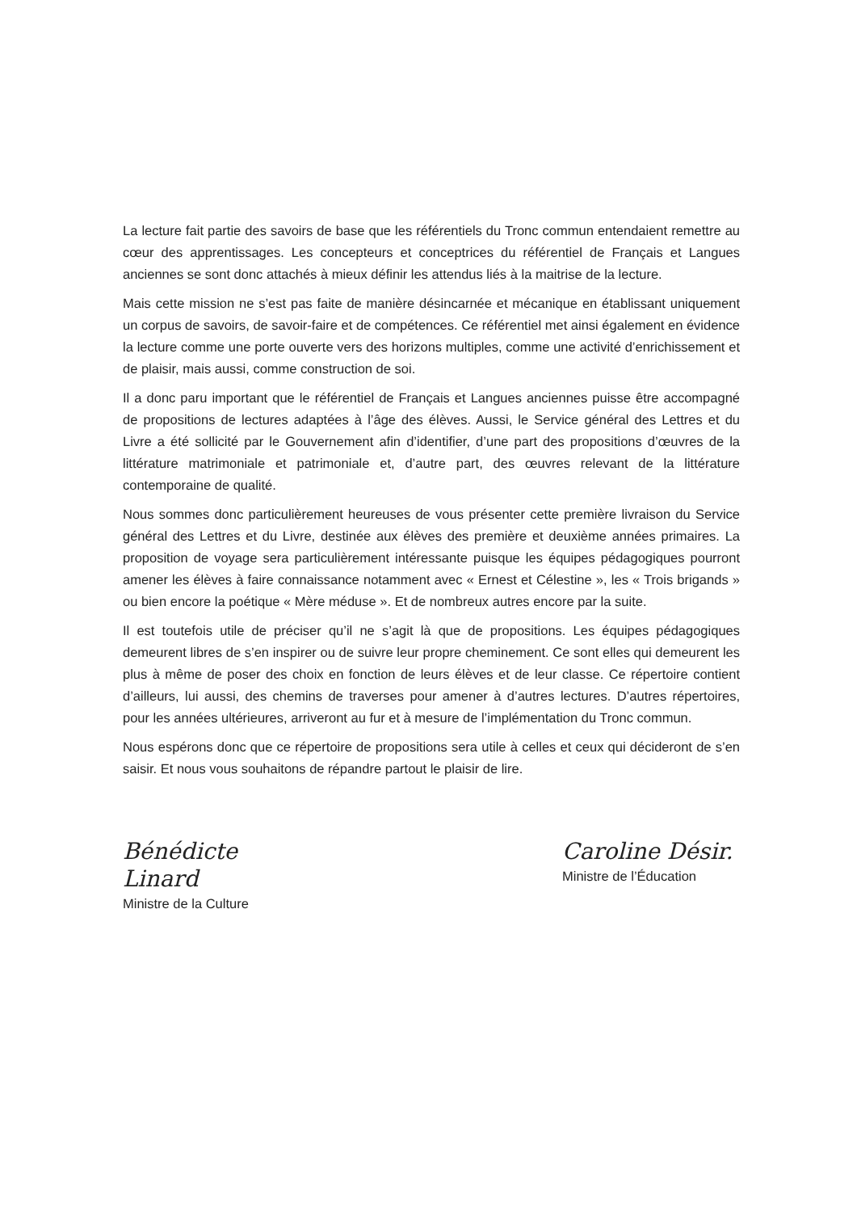La lecture fait partie des savoirs de base que les référentiels du Tronc commun entendaient remettre au cœur des apprentissages. Les concepteurs et conceptrices du référentiel de Français et Langues anciennes se sont donc attachés à mieux définir les attendus liés à la maitrise de la lecture.
Mais cette mission ne s’est pas faite de manière désincarnée et mécanique en établissant uniquement un corpus de savoirs, de savoir-faire et de compétences. Ce référentiel met ainsi également en évidence la lecture comme une porte ouverte vers des horizons multiples, comme une activité d’enrichissement et de plaisir, mais aussi, comme construction de soi.
Il a donc paru important que le référentiel de Français et Langues anciennes puisse être accompagné de propositions de lectures adaptées à l’âge des élèves. Aussi, le Service général des Lettres et du Livre a été sollicité par le Gouvernement afin d’identifier, d’une part des propositions d’œuvres de la littérature matrimoniale et patrimoniale et, d’autre part, des œuvres relevant de la littérature contemporaine de qualité.
Nous sommes donc particulièrement heureuses de vous présenter cette première livraison du Service général des Lettres et du Livre, destinée aux élèves des première et deuxième années primaires. La proposition de voyage sera particulièrement intéressante puisque les équipes pédagogiques pourront amener les élèves à faire connaissance notamment avec « Ernest et Célestine », les « Trois brigands » ou bien encore la poétique « Mère méduse ». Et de nombreux autres encore par la suite.
Il est toutefois utile de préciser qu’il ne s’agit là que de propositions. Les équipes pédagogiques demeurent libres de s’en inspirer ou de suivre leur propre cheminement. Ce sont elles qui demeurent les plus à même de poser des choix en fonction de leurs élèves et de leur classe. Ce répertoire contient d’ailleurs, lui aussi, des chemins de traverses pour amener à d’autres lectures. D’autres répertoires, pour les années ultérieures, arriveront au fur et à mesure de l’implémentation du Tronc commun.
Nous espérons donc que ce répertoire de propositions sera utile à celles et ceux qui décideront de s’en saisir. Et nous vous souhaitons de répandre partout le plaisir de lire.
Bénédicte Linard
Ministre de la Culture
Caroline Désir.
Ministre de l’Éducation